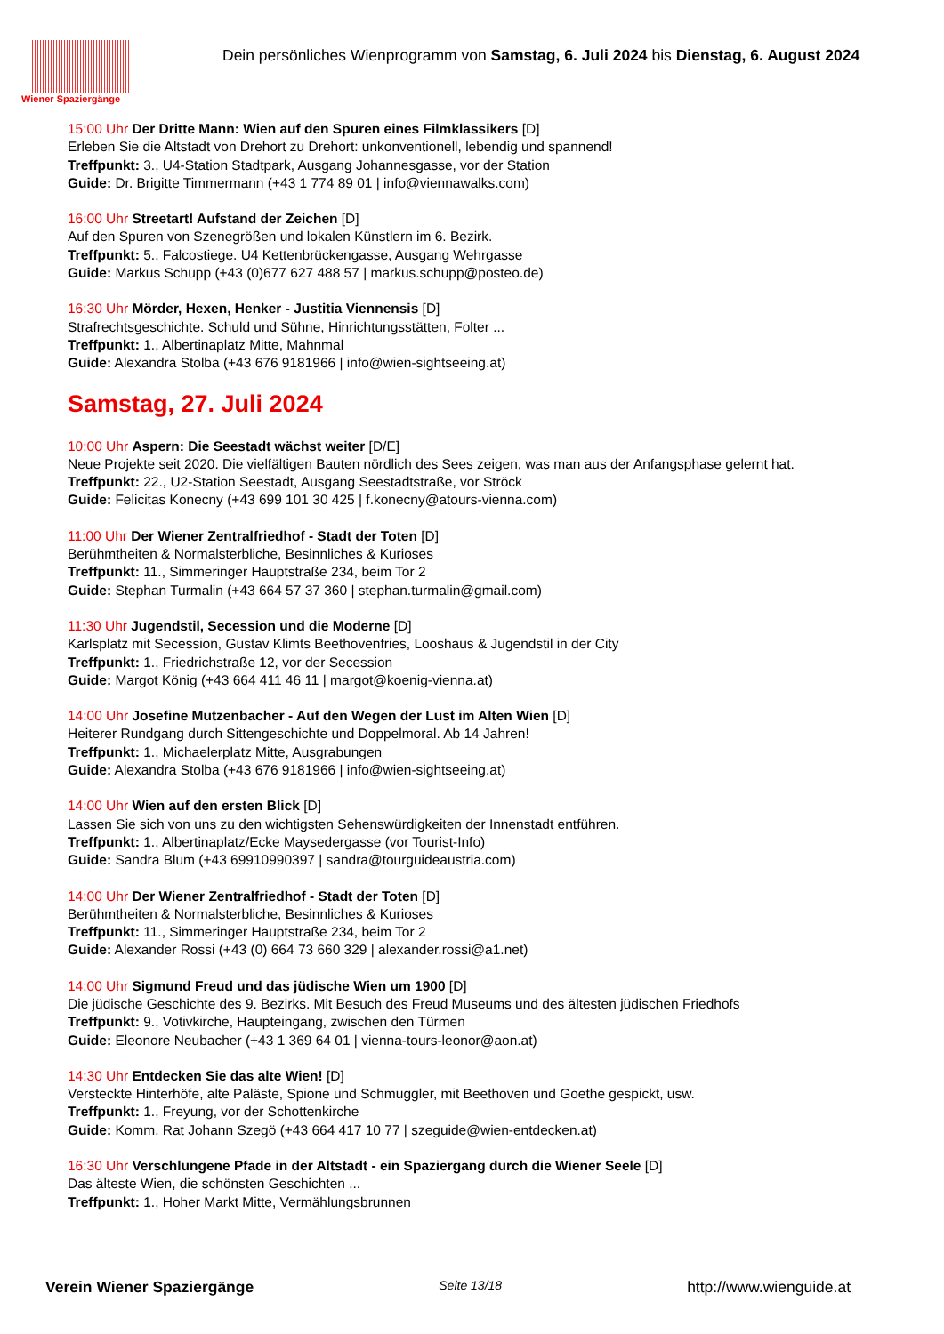Wiener Spaziergänge
Dein persönliches Wienprogramm von Samstag, 6. Juli 2024 bis Dienstag, 6. August 2024
15:00 Uhr Der Dritte Mann: Wien auf den Spuren eines Filmklassikers [D]
Erleben Sie die Altstadt von Drehort zu Drehort: unkonventionell, lebendig und spannend!
Treffpunkt: 3., U4-Station Stadtpark, Ausgang Johannesgasse, vor der Station
Guide: Dr. Brigitte Timmermann (+43 1 774 89 01 | info@viennawalks.com)
16:00 Uhr Streetart! Aufstand der Zeichen [D]
Auf den Spuren von Szenegrößen und lokalen Künstlern im 6. Bezirk.
Treffpunkt: 5., Falcostiege. U4 Kettenbrückengasse, Ausgang Wehrgasse
Guide: Markus Schupp (+43 (0)677 627 488 57 | markus.schupp@posteo.de)
16:30 Uhr Mörder, Hexen, Henker - Justitia Viennensis [D]
Strafrechtsgeschichte. Schuld und Sühne, Hinrichtungsstätten, Folter ...
Treffpunkt: 1., Albertinaplatz Mitte, Mahnmal
Guide: Alexandra Stolba (+43 676 9181966 | info@wien-sightseeing.at)
Samstag, 27. Juli 2024
10:00 Uhr Aspern: Die Seestadt wächst weiter [D/E]
Neue Projekte seit 2020. Die vielfältigen Bauten nördlich des Sees zeigen, was man aus der Anfangsphase gelernt hat.
Treffpunkt: 22., U2-Station Seestadt, Ausgang Seestadtstraße, vor Ströck
Guide: Felicitas Konecny (+43 699 101 30 425 | f.konecny@atours-vienna.com)
11:00 Uhr Der Wiener Zentralfriedhof - Stadt der Toten [D]
Berühmtheiten & Normalsterbliche, Besinnliches & Kurioses
Treffpunkt: 11., Simmeringer Hauptstraße 234, beim Tor 2
Guide: Stephan Turmalin (+43 664 57 37 360 | stephan.turmalin@gmail.com)
11:30 Uhr Jugendstil, Secession und die Moderne [D]
Karlsplatz mit Secession, Gustav Klimts Beethovenfries, Looshaus & Jugendstil in der City
Treffpunkt: 1., Friedrichstraße 12, vor der Secession
Guide: Margot König (+43 664 411 46 11 | margot@koenig-vienna.at)
14:00 Uhr Josefine Mutzenbacher - Auf den Wegen der Lust im Alten Wien [D]
Heiterer Rundgang durch Sittengeschichte und Doppelmoral. Ab 14 Jahren!
Treffpunkt: 1., Michaelerplatz Mitte, Ausgrabungen
Guide: Alexandra Stolba (+43 676 9181966 | info@wien-sightseeing.at)
14:00 Uhr Wien auf den ersten Blick [D]
Lassen Sie sich von uns zu den wichtigsten Sehenswürdigkeiten der Innenstadt entführen.
Treffpunkt: 1., Albertinaplatz/Ecke Maysedergasse (vor Tourist-Info)
Guide: Sandra Blum (+43 69910990397 | sandra@tourguideaustria.com)
14:00 Uhr Der Wiener Zentralfriedhof - Stadt der Toten [D]
Berühmtheiten & Normalsterbliche, Besinnliches & Kurioses
Treffpunkt: 11., Simmeringer Hauptstraße 234, beim Tor 2
Guide: Alexander Rossi (+43 (0) 664 73 660 329 | alexander.rossi@a1.net)
14:00 Uhr Sigmund Freud und das jüdische Wien um 1900 [D]
Die jüdische Geschichte des 9. Bezirks. Mit Besuch des Freud Museums und des ältesten jüdischen Friedhofs
Treffpunkt: 9., Votivkirche, Haupteingang, zwischen den Türmen
Guide: Eleonore Neubacher (+43 1 369 64 01 | vienna-tours-leonor@aon.at)
14:30 Uhr Entdecken Sie das alte Wien! [D]
Versteckte Hinterhöfe, alte Paläste, Spione und Schmuggler, mit Beethoven und Goethe gespickt, usw.
Treffpunkt: 1., Freyung, vor der Schottenkirche
Guide: Komm. Rat Johann Szegö (+43 664 417 10 77 | szeguide@wien-entdecken.at)
16:30 Uhr Verschlungene Pfade in der Altstadt - ein Spaziergang durch die Wiener Seele [D]
Das älteste Wien, die schönsten Geschichten ...
Treffpunkt: 1., Hoher Markt Mitte, Vermählungsbrunnen
Verein Wiener Spaziergänge Seite 13/18 http://www.wienguide.at